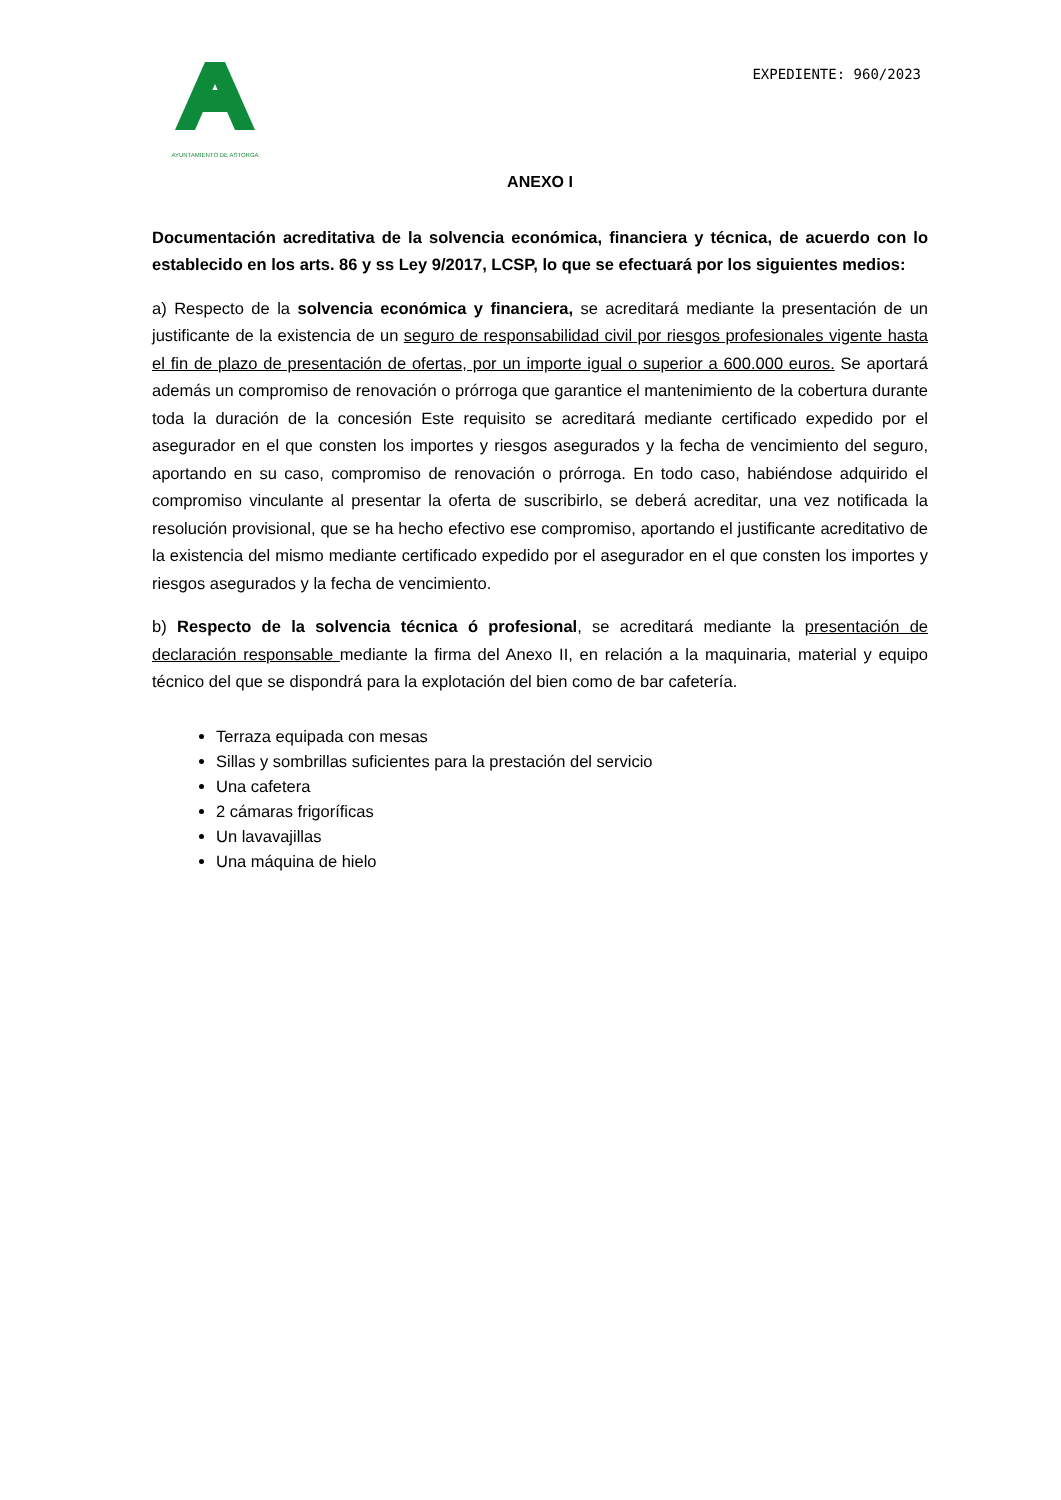AYUNTAMIENTO DE ASTORGA
EXPEDIENTE: 960/2023
ANEXO I
Documentación acreditativa de la solvencia económica, financiera y técnica, de acuerdo con lo establecido en los arts. 86 y ss Ley 9/2017, LCSP, lo que se efectuará por los siguientes medios:
a) Respecto de la solvencia económica y financiera, se acreditará mediante la presentación de un justificante de la existencia de un seguro de responsabilidad civil por riesgos profesionales vigente hasta el fin de plazo de presentación de ofertas, por un importe igual o superior a 600.000 euros. Se aportará además un compromiso de renovación o prórroga que garantice el mantenimiento de la cobertura durante toda la duración de la concesión Este requisito se acreditará mediante certificado expedido por el asegurador en el que consten los importes y riesgos asegurados y la fecha de vencimiento del seguro, aportando en su caso, compromiso de renovación o prórroga. En todo caso, habiéndose adquirido el compromiso vinculante al presentar la oferta de suscribirlo, se deberá acreditar, una vez notificada la resolución provisional, que se ha hecho efectivo ese compromiso, aportando el justificante acreditativo de la existencia del mismo mediante certificado expedido por el asegurador en el que consten los importes y riesgos asegurados y la fecha de vencimiento.
b) Respecto de la solvencia técnica ó profesional, se acreditará mediante la presentación de declaración responsable mediante la firma del Anexo II, en relación a la maquinaria, material y equipo técnico del que se dispondrá para la explotación del bien como de bar cafetería.
Terraza equipada con mesas
Sillas y sombrillas suficientes para la prestación del servicio
Una cafetera
2 cámaras frigoríficas
Un lavavajillas
Una máquina de hielo